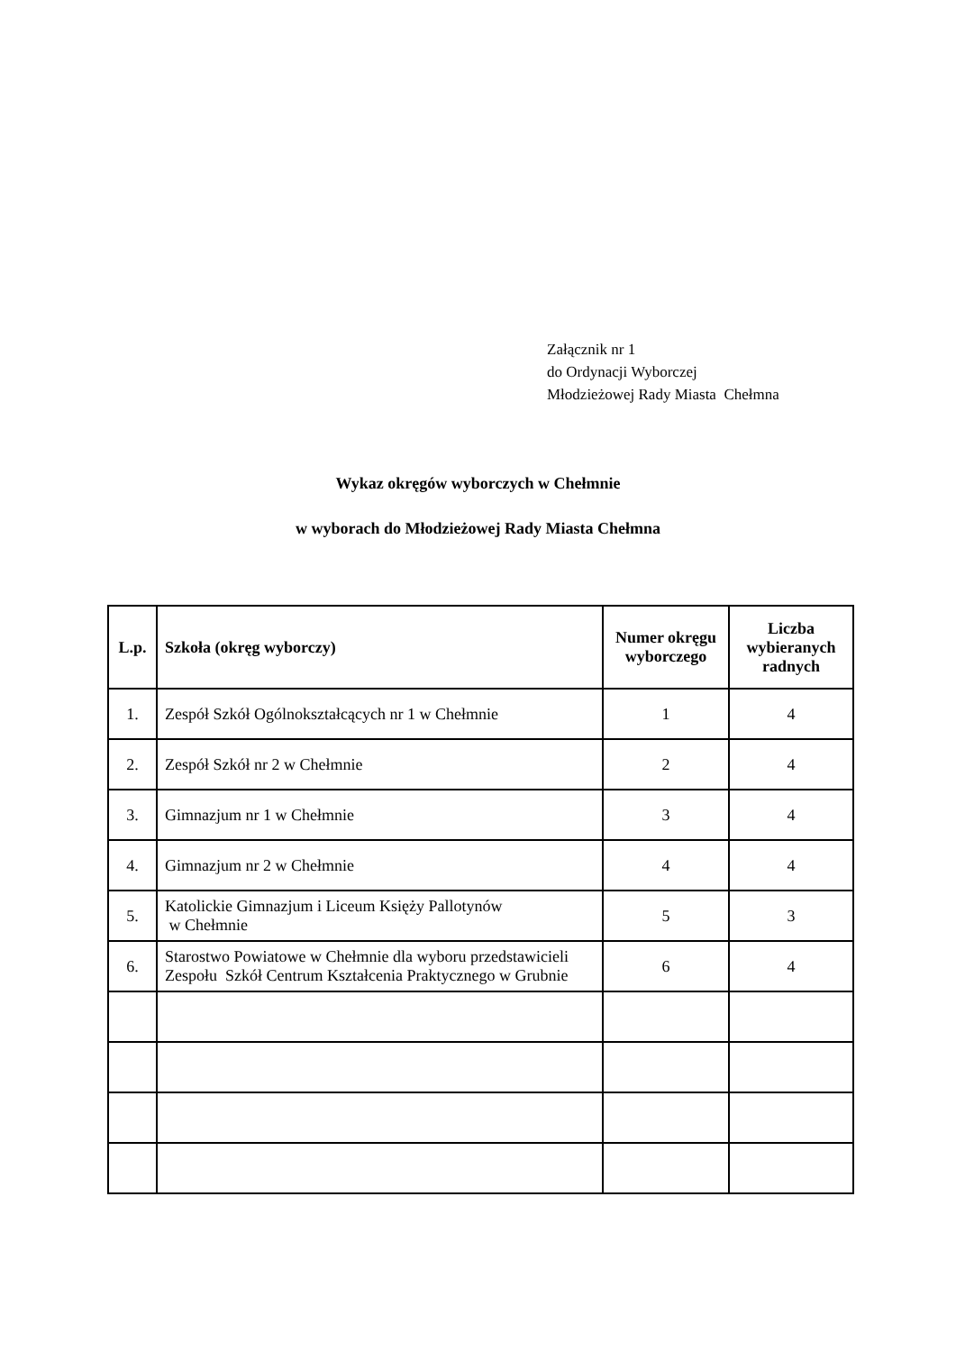Załącznik nr 1
do Ordynacji Wyborczej
Młodzieżowej Rady Miasta Chełmna
Wykaz okręgów wyborczych w Chełmnie
w wyborach do Młodzieżowej Rady Miasta Chełmna
| L.p. | Szkoła (okręg wyborczy) | Numer okręgu wyborczego | Liczba wybieranych radnych |
| --- | --- | --- | --- |
| 1. | Zespół Szkół Ogólnokształcących nr 1 w Chełmnie | 1 | 4 |
| 2. | Zespół Szkół nr 2 w Chełmnie | 2 | 4 |
| 3. | Gimnazjum nr 1 w Chełmnie | 3 | 4 |
| 4. | Gimnazjum nr 2 w Chełmnie | 4 | 4 |
| 5. | Katolickie Gimnazjum i Liceum Księży Pallotynów w Chełmnie | 5 | 3 |
| 6. | Starostwo Powiatowe w Chełmnie dla wyboru przedstawicieli Zespołu Szkół Centrum Kształcenia Praktycznego w Grubnie | 6 | 4 |